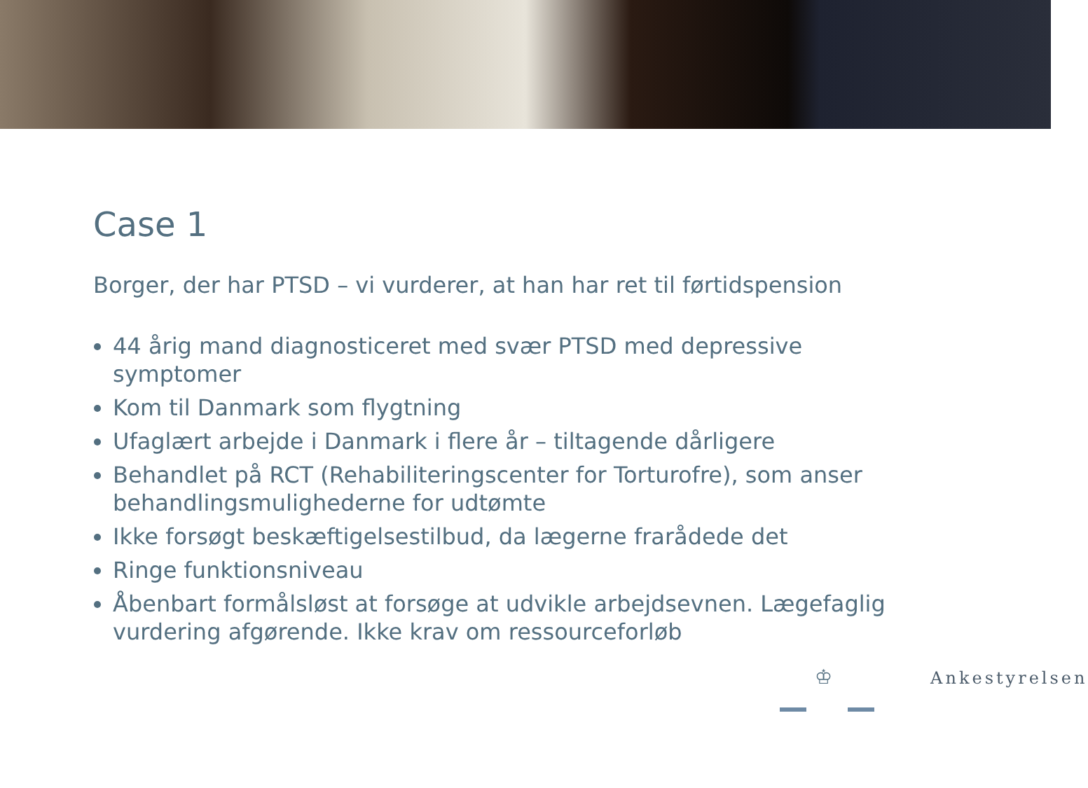Case 1
Borger, der har PTSD – vi vurderer, at han har ret til førtidspension
44 årig mand diagnosticeret med svær PTSD med depressive symptomer
Kom til Danmark som flygtning
Ufaglært arbejde i Danmark i flere år – tiltagende dårligere
Behandlet på RCT (Rehabiliteringscenter for Torturofre), som anser behandlingsmulighederne for udtømte
Ikke forsøgt beskæftigelsestilbud, da lægerne frarådede det
Ringe funktionsniveau
Åbenbart formålsløst at forsøge at udvikle arbejdsevnen. Lægefaglig vurdering afgørende. Ikke krav om ressourceforløb
♔ Ankestyrelsen